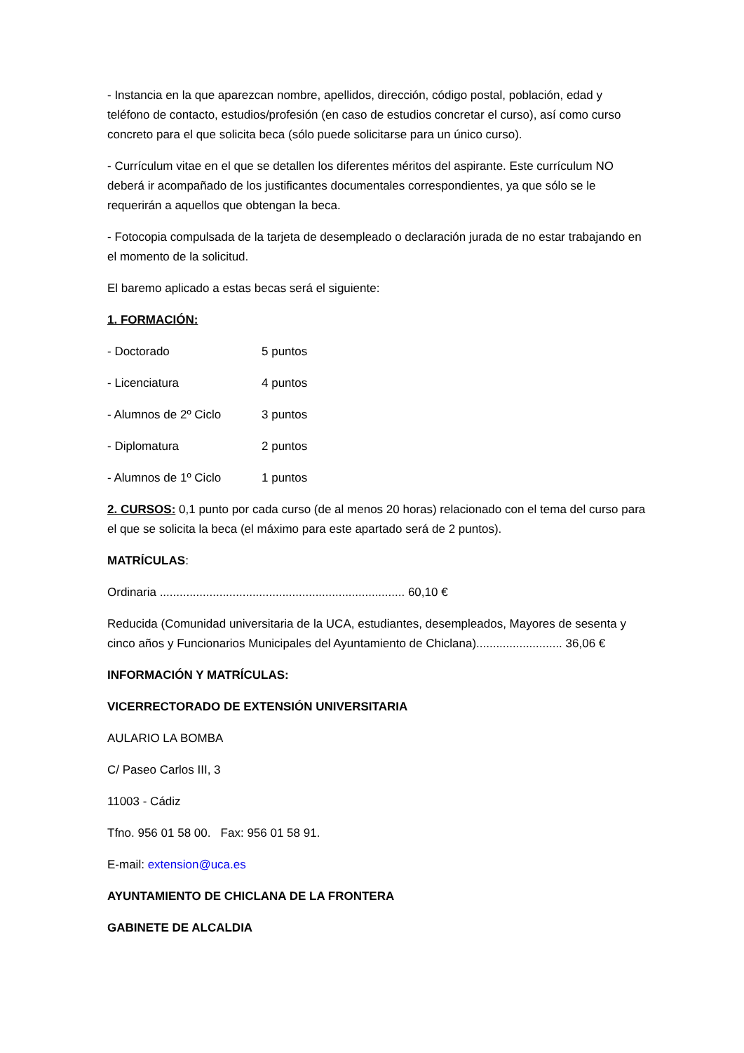- Instancia en la que aparezcan nombre, apellidos, dirección, código postal, población, edad y teléfono de contacto, estudios/profesión (en caso de estudios concretar el curso), así como curso concreto para el que solicita beca (sólo puede solicitarse para un único curso).
- Currículum vitae en el que se detallen los diferentes méritos del aspirante. Este currículum NO deberá ir acompañado de los justificantes documentales correspondientes, ya que sólo se le requerirán a aquellos que obtengan la beca.
- Fotocopia compulsada de la tarjeta de desempleado o declaración jurada de no estar trabajando en el momento de la solicitud.
El baremo aplicado a estas becas será el siguiente:
1. FORMACIÓN:
- Doctorado 5 puntos
- Licenciatura 4 puntos
- Alumnos de 2º Ciclo 3 puntos
- Diplomatura 2 puntos
- Alumnos de 1º Ciclo 1 puntos
2. CURSOS: 0,1 punto por cada curso (de al menos 20 horas) relacionado con el tema del curso para el que se solicita la beca (el máximo para este apartado será de 2 puntos).
MATRÍCULAS:
Ordinaria .......................................................................... 60,10 €
Reducida (Comunidad universitaria de la UCA, estudiantes, desempleados, Mayores de sesenta y cinco años y Funcionarios Municipales del Ayuntamiento de Chiclana).......................... 36,06 €
INFORMACIÓN Y MATRÍCULAS:
VICERRECTORADO DE EXTENSIÓN UNIVERSITARIA
AULARIO LA BOMBA
C/ Paseo Carlos III, 3
11003 - Cádiz
Tfno. 956 01 58 00. Fax: 956 01 58 91.
E-mail: extension@uca.es
AYUNTAMIENTO DE CHICLANA DE LA FRONTERA
GABINETE DE ALCALDIA